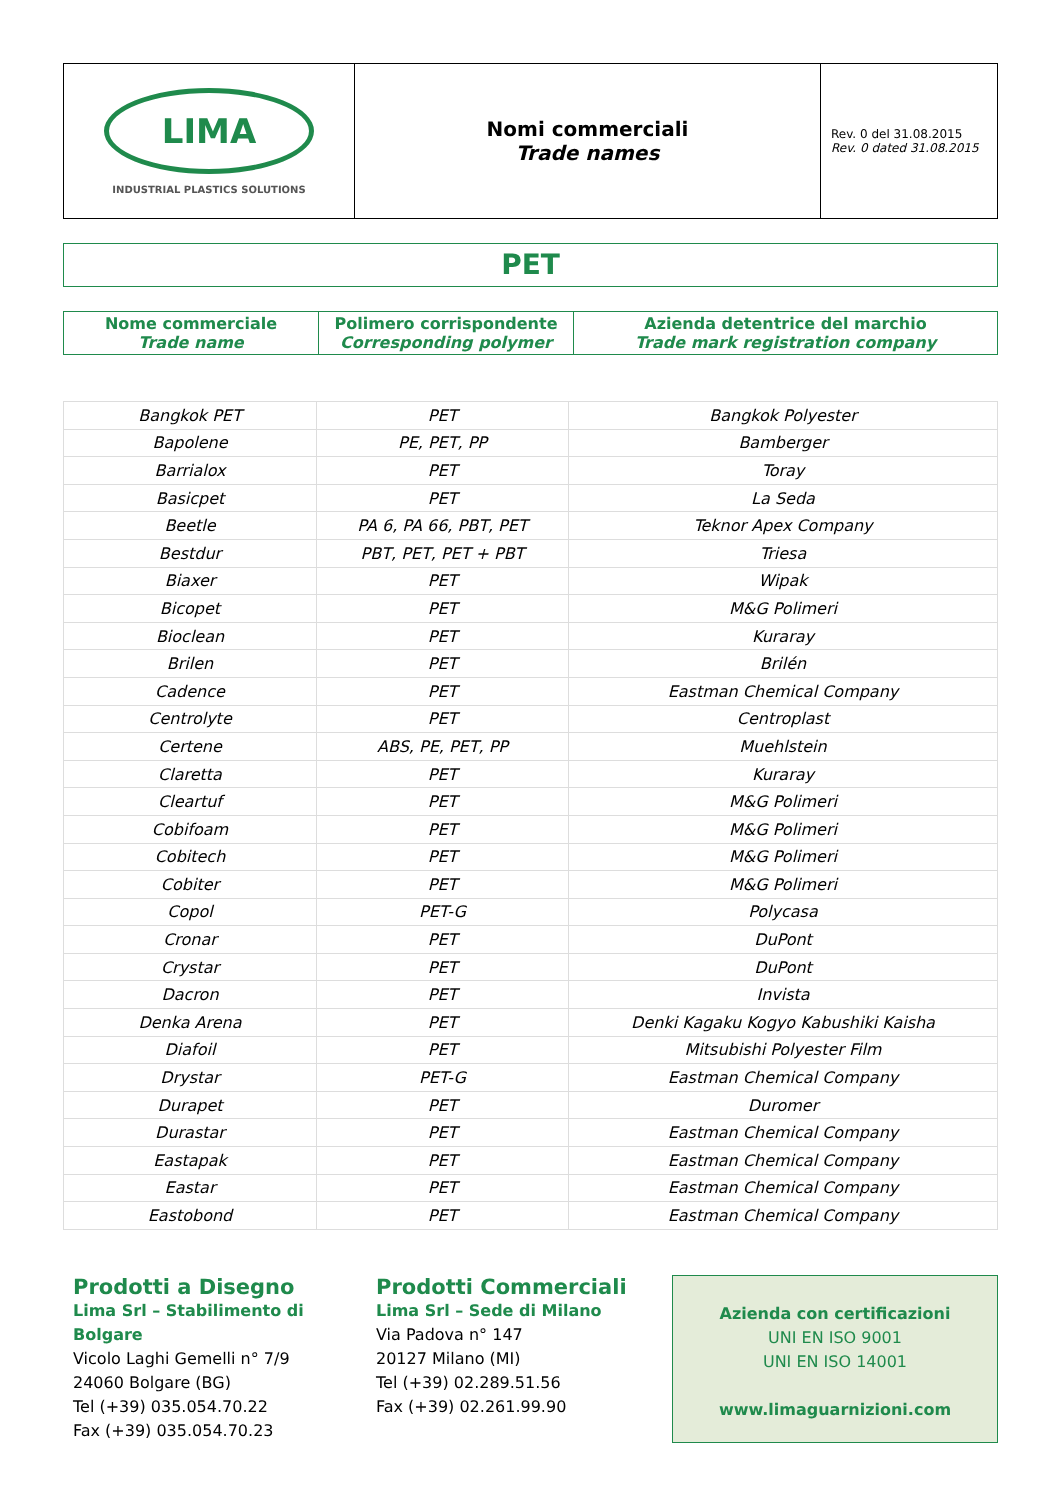| LIMA INDUSTRIAL PLASTICS SOLUTIONS | Nomi commerciali Trade names | Rev. 0 del 31.08.2015 Rev. 0 dated 31.08.2015 |
PET
| Nome commerciale Trade name | Polimero corrispondente Corresponding polymer | Azienda detentrice del marchio Trade mark registration company |
| Bangkok PET | PET | Bangkok Polyester |
| Bapolene | PE, PET, PP | Bamberger |
| Barrialox | PET | Toray |
| Basicpet | PET | La Seda |
| Beetle | PA 6, PA 66, PBT, PET | Teknor Apex Company |
| Bestdur | PBT, PET, PET + PBT | Triesa |
| Biaxer | PET | Wipak |
| Bicopet | PET | M&G Polimeri |
| Bioclean | PET | Kuraray |
| Brilen | PET | Brilén |
| Cadence | PET | Eastman Chemical Company |
| Centrolyte | PET | Centroplast |
| Certene | ABS, PE, PET, PP | Muehlstein |
| Claretta | PET | Kuraray |
| Cleartuf | PET | M&G Polimeri |
| Cobifoam | PET | M&G Polimeri |
| Cobitech | PET | M&G Polimeri |
| Cobiter | PET | M&G Polimeri |
| Copol | PET-G | Polycasa |
| Cronar | PET | DuPont |
| Crystar | PET | DuPont |
| Dacron | PET | Invista |
| Denka Arena | PET | Denki Kagaku Kogyo Kabushiki Kaisha |
| Diafoil | PET | Mitsubishi Polyester Film |
| Drystar | PET-G | Eastman Chemical Company |
| Durapet | PET | Duromer |
| Durastar | PET | Eastman Chemical Company |
| Eastapak | PET | Eastman Chemical Company |
| Eastar | PET | Eastman Chemical Company |
| Eastobond | PET | Eastman Chemical Company |
Prodotti a Disegno
Lima Srl – Stabilimento di Bolgare
Vicolo Laghi Gemelli n° 7/9
24060 Bolgare (BG)
Tel (+39) 035.054.70.22
Fax (+39) 035.054.70.23
Prodotti Commerciali
Lima Srl – Sede di Milano
Via Padova n° 147
20127 Milano (MI)
Tel (+39) 02.289.51.56
Fax (+39) 02.261.99.90
Azienda con certificazioni
UNI EN ISO 9001
UNI EN ISO 14001
www.limaguarnizioni.com